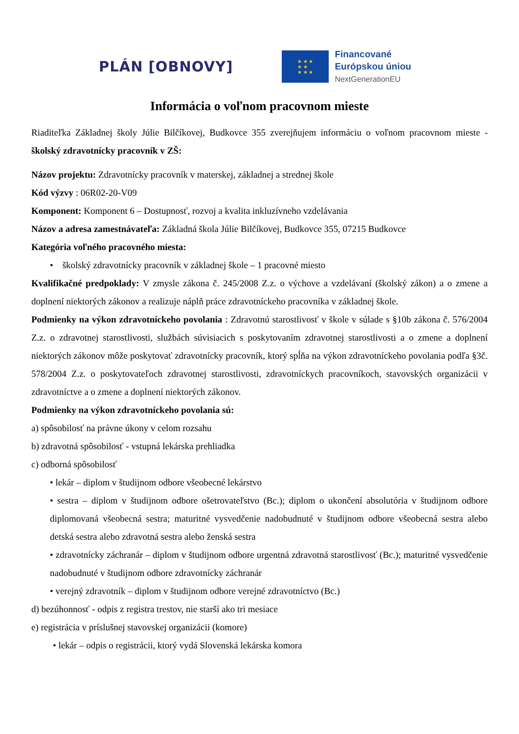PLÁN [OBNOVY]
★ ★ ★
★ ★
★ ★ ★
Financované
Európskou úniou
NextGenerationEU
Informácia o voľnom pracovnom mieste
Riaditeľka Základnej školy Júlie Bilčíkovej, Budkovce 355 zverejňujem informáciu o voľnom pracovnom mieste - školský zdravotnícky pracovník v ZŠ:
Názov projektu: Zdravotnícky pracovník v materskej, základnej a strednej škole
Kód výzvy : 06R02-20-V09
Komponent: Komponent 6 – Dostupnosť, rozvoj a kvalita inkluzívneho vzdelávania
Názov a adresa zamestnávateľa: Základná škola Júlie Bilčíkovej, Budkovce 355, 07215 Budkovce
Kategória voľného pracovného miesta:
• školský zdravotnícky pracovník v základnej škole – 1 pracovné miesto
Kvalifikačné predpoklady: V zmysle zákona č. 245/2008 Z.z. o výchove a vzdelávaní (školský zákon) a o zmene a doplnení niektorých zákonov a realizuje náplň práce zdravotníckeho pracovníka v základnej škole.
Podmienky na výkon zdravotníckeho povolania : Zdravotnú starostlivosť v škole v súlade s §10b zákona č. 576/2004 Z.z. o zdravotnej starostlivosti, službách súvisiacich s poskytovaním zdravotnej starostlivosti a o zmene a doplnení niektorých zákonov môže poskytovať zdravotnícky pracovník, ktorý spĺňa na výkon zdravotníckeho povolania podľa §3č. 578/2004 Z.z. o poskytovateľoch zdravotnej starostlivosti, zdravotníckych pracovníkoch, stavovských organizácii v zdravotníctve a o zmene a doplnení niektorých zákonov.
Podmienky na výkon zdravotníckeho povolania sú:
a) spôsobilosť na právne úkony v celom rozsahu
b) zdravotná spôsobilosť - vstupná lekárska prehliadka
c) odborná spôsobilosť
• lekár – diplom v študijnom odbore všeobecné lekárstvo
• sestra – diplom v študijnom odbore ošetrovateľstvo (Bc.); diplom o ukončení absolutória v študijnom odbore diplomovaná všeobecná sestra; maturitné vysvedčenie nadobudnuté v študijnom odbore všeobecná sestra alebo detská sestra alebo zdravotná sestra alebo ženská sestra
• zdravotnícky záchranár – diplom v študijnom odbore urgentná zdravotná starostlivosť (Bc.); maturitné vysvedčenie nadobudnuté v študijnom odbore zdravotnícky záchranár
• verejný zdravotník – diplom v študijnom odbore verejné zdravotníctvo (Bc.)
d) bezúhonnosť - odpis z registra trestov, nie starší ako tri mesiace
e) registrácia v príslušnej stavovskej organizácii (komore)
• lekár – odpis o registrácii, ktorý vydá Slovenská lekárska komora